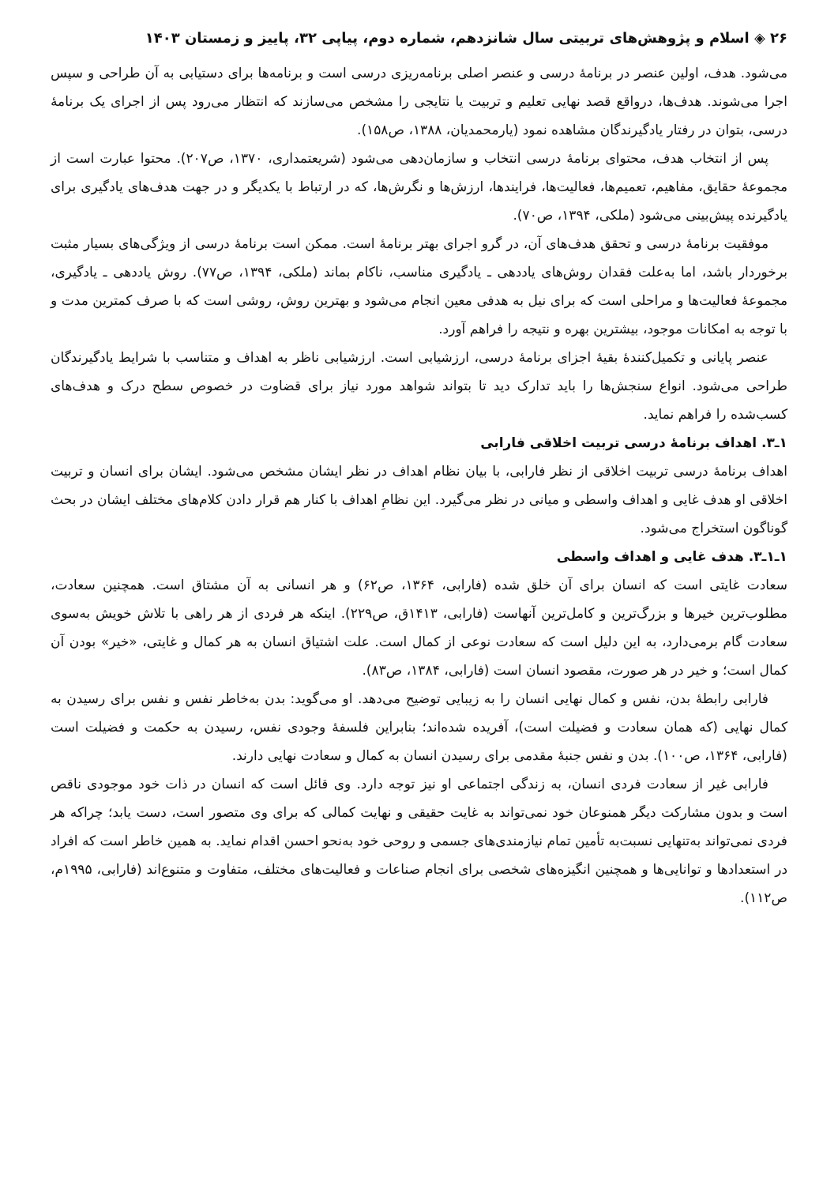۲۶ ◈ اسلام و پژوهش‌های تربیتی سال شانزدهم، شماره دوم، پیاپی ۳۲، پاییز و زمستان ۱۴۰۳
می‌شود. هدف، اولین عنصر در برنامهٔ درسی و عنصر اصلی برنامه‌ریزی درسی است و برنامه‌ها برای دستیابی به آن طراحی و سپس اجرا می‌شوند. هدف‌ها، درواقع قصد نهایی تعلیم و تربیت یا نتایجی را مشخص می‌سازند که انتظار می‌رود پس از اجرای یک برنامهٔ درسی، بتوان در رفتار یادگیرندگان مشاهده نمود (یارمحمدیان، ۱۳۸۸، ص۱۵۸).
پس از انتخاب هدف، محتوای برنامهٔ درسی انتخاب و سازمان‌دهی می‌شود (شریعتمداری، ۱۳۷۰، ص۲۰۷). محتوا عبارت است از مجموعهٔ حقایق، مفاهیم، تعمیم‌ها، فعالیت‌ها، فرایندها، ارزش‌ها و نگرش‌ها، که در ارتباط با یکدیگر و در جهت هدف‌های یادگیری برای یادگیرنده پیش‌بینی می‌شود (ملکی، ۱۳۹۴، ص۷۰).
موفقیت برنامهٔ درسی و تحقق هدف‌های آن، در گرو اجرای بهتر برنامهٔ است. ممکن است برنامهٔ درسی از ویژگی‌های بسیار مثبت برخوردار باشد، اما به‌علت فقدان روش‌های یاددهی ـ یادگیری مناسب، ناکام بماند (ملکی، ۱۳۹۴، ص۷۷). روش یاددهی ـ یادگیری، مجموعهٔ فعالیت‌ها و مراحلی است که برای نیل به هدفی معین انجام می‌شود و بهترین روش، روشی است که با صرف کمترین مدت و با توجه به امکانات موجود، بیشترین بهره و نتیجه را فراهم آورد.
عنصر پایانی و تکمیل‌کنندهٔ بقیهٔ اجزای برنامهٔ درسی، ارزشیابی است. ارزشیابی ناظر به اهداف و متناسب با شرایط یادگیرندگان طراحی می‌شود. انواع سنجش‌ها را باید تدارک دید تا بتواند شواهد مورد نیاز برای قضاوت در خصوص سطح درک و هدف‌های کسب‌شده را فراهم نماید.
۱ـ۳. اهداف برنامهٔ درسی تربیت اخلاقی فارابی
اهداف برنامهٔ درسی تربیت اخلاقی از نظر فارابی، با بیان نظام اهداف در نظر ایشان مشخص می‌شود. ایشان برای انسان و تربیت اخلاقی او هدف غایی و اهداف واسطی و میانی در نظر می‌گیرد. این نظامِ اهداف با کنار هم قرار دادن کلام‌های مختلف ایشان در بحث گوناگون استخراج می‌شود.
۱ـ۱ـ۳. هدف غایی و اهداف واسطی
سعادت غایتی است که انسان برای آن خلق شده (فارابی، ۱۳۶۴، ص۶۲) و هر انسانی به آن مشتاق است. همچنین سعادت، مطلوب‌ترین خیرها و بزرگ‌ترین و کامل‌ترین آنهاست (فارابی، ۱۴۱۳ق، ص۲۲۹). اینکه هر فردی از هر راهی با تلاش خویش به‌سوی سعادت گام برمی‌دارد، به این دلیل است که سعادت نوعی از کمال است. علت اشتیاق انسان به هر کمال و غایتی، «خیر» بودن آن کمال است؛ و خیر در هر صورت، مقصود انسان است (فارابی، ۱۳۸۴، ص۸۳).
فارابی رابطهٔ بدن، نفس و کمال نهایی انسان را به زیبایی توضیح می‌دهد. او می‌گوید: بدن به‌خاطر نفس و نفس برای رسیدن به کمال نهایی (که همان سعادت و فضیلت است)، آفریده شده‌اند؛ بنابراین فلسفهٔ وجودی نفس، رسیدن به حکمت و فضیلت است (فارابی، ۱۳۶۴، ص۱۰۰). بدن و نفس جنبهٔ مقدمی برای رسیدن انسان به کمال و سعادت نهایی دارند.
فارابی غیر از سعادت فردی انسان، به زندگی اجتماعی او نیز توجه دارد. وی قائل است که انسان در ذات خود موجودی ناقص است و بدون مشارکت دیگر همنوعان خود نمی‌تواند به غایت حقیقی و نهایت کمالی که برای وی متصور است، دست یابد؛ چراکه هر فردی نمی‌تواند به‌تنهایی نسبت‌به تأمین تمام نیازمندی‌های جسمی و روحی خود به‌نحو احسن اقدام نماید. به همین خاطر است که افراد در استعدادها و توانایی‌ها و همچنین انگیزه‌های شخصی برای انجام صناعات و فعالیت‌های مختلف، متفاوت و متنوع‌اند (فارابی، ۱۹۹۵م، ص۱۱۲).